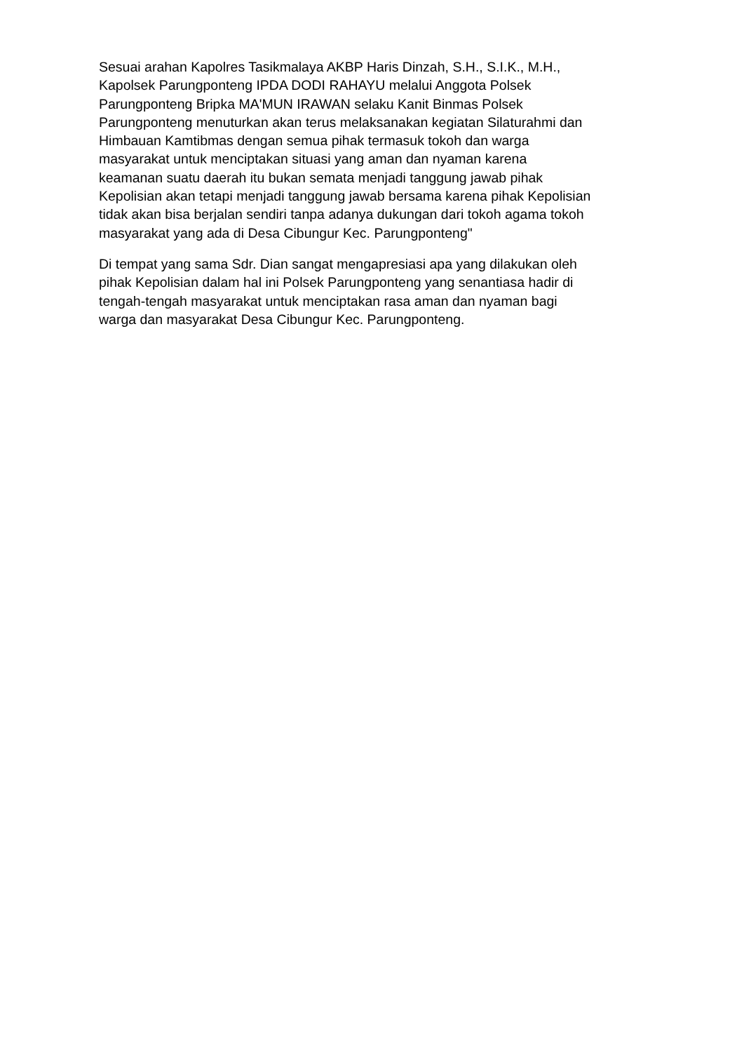Sesuai arahan Kapolres Tasikmalaya AKBP Haris Dinzah, S.H., S.I.K., M.H., Kapolsek Parungponteng IPDA DODI RAHAYU melalui Anggota Polsek Parungponteng Bripka MA'MUN IRAWAN selaku Kanit Binmas Polsek Parungponteng menuturkan akan terus melaksanakan kegiatan Silaturahmi dan Himbauan Kamtibmas dengan semua pihak termasuk tokoh dan warga masyarakat untuk menciptakan situasi yang aman dan nyaman karena keamanan suatu daerah itu bukan semata menjadi tanggung jawab pihak Kepolisian akan tetapi menjadi tanggung jawab bersama karena pihak Kepolisian tidak akan bisa berjalan sendiri tanpa adanya dukungan dari tokoh agama tokoh masyarakat yang ada di Desa Cibungur Kec. Parungponteng"
Di tempat yang sama Sdr. Dian sangat mengapresiasi apa yang dilakukan oleh pihak Kepolisian dalam hal ini Polsek Parungponteng yang senantiasa hadir di tengah-tengah masyarakat untuk menciptakan rasa aman dan nyaman bagi warga dan masyarakat Desa Cibungur Kec. Parungponteng.